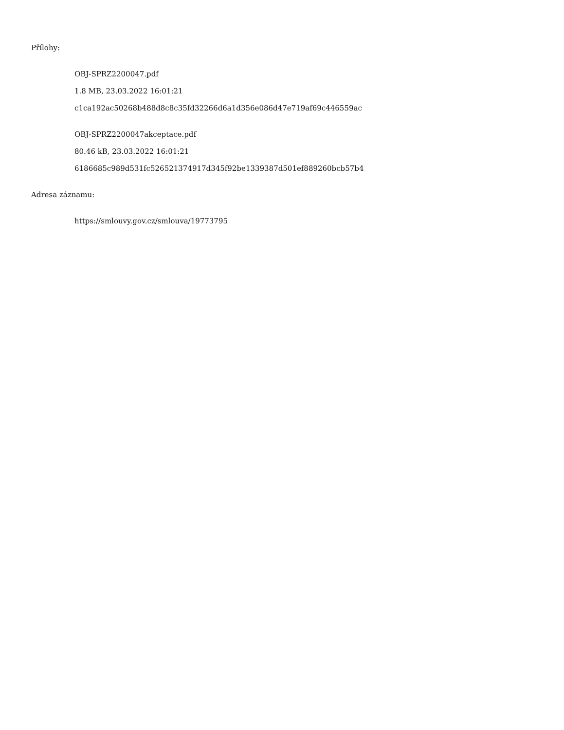Přílohy:
OBJ-SPRZ2200047.pdf
1.8 MB, 23.03.2022 16:01:21
c1ca192ac50268b488d8c8c35fd32266d6a1d356e086d47e719af69c446559ac
OBJ-SPRZ2200047akceptace.pdf
80.46 kB, 23.03.2022 16:01:21
6186685c989d531fc526521374917d345f92be1339387d501ef889260bcb57b4
Adresa záznamu:
https://smlouvy.gov.cz/smlouva/19773795